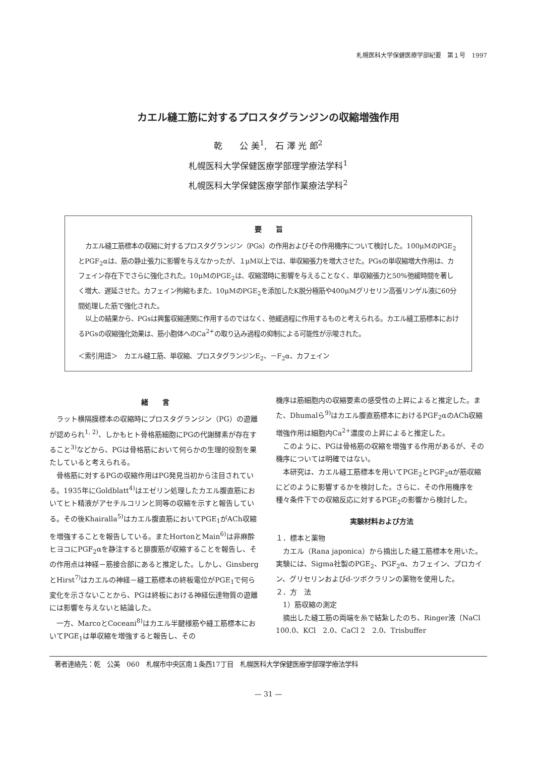札幌医科大学保健医療学部紀要　第１号　1997
カエル縫工筋に対するプロスタグランジンの収縮増強作用
乾　　公 美<sup>1</sup>,　石 澤 光 郎<sup>2</sup>
札幌医科大学保健医療学部理学療法学科<sup>1</sup>
札幌医科大学保健医療学部作業療法学科<sup>2</sup>
要　　旨
カエル縫工筋標本の収縮に対するプロスタグランジン（PGs）の作用およびその作用機序について検討した。100μMのPGE<sub>2</sub>とPGF<sub>2</sub>αは、筋の静止張力に影響を与えなかったが、１μM以上では、単収縮張力を増大させた。PGsの単収縮増大作用は、カフェイン存在下でさらに強化された。10μMのPGE<sub>2</sub>は、収縮潜時に影響を与えることなく、単収縮張力と50%弛緩時間を著しく増大、遅延させた。カフェイン拘縮もまた、10μMのPGE<sub>2</sub>を添加したK脱分極筋や400μMグリセリン高張リンゲル液に60分間処理した筋で強化された。
以上の結果から、PGsは興奮収縮連関に作用するのではなく、弛緩過程に作用するものと考えられる。カエル縫工筋標本におけるPGsの収縮強化効果は、筋小胞体へのCa<sup>2+</sup>の取り込み過程の抑制による可能性が示唆された。
＜索引用語＞　カエル縫工筋、単収縮、プロスタグランジンE<sub>2</sub>、－F<sub>2</sub>α、カフェイン
緒　　言
ラット横隔膜標本の収縮時にプロスタグランジン（PG）の遊離が認められ<sup>1, 2)</sup>、しかもヒト骨格筋細胞にPGの代謝酵素が存在すること<sup>3)</sup>などから、PGは骨格筋において何らかの生理的役割を果たしていると考えられる。
骨格筋に対するPGの収縮作用はPG発見当初から注目されている。1935年にGoldblatt<sup>4)</sup>はエゼリン処理したカエル腹直筋においてヒト精液がアセチルコリンと同等の収縮を示すと報告している。その後Khairalla<sup>5)</sup>はカエル腹直筋においてPGE<sub>1</sub>がACh収縮を増強することを報告している。またHortonとMain<sup>6)</sup>は非麻酔ヒヨコにPGF<sub>2</sub>αを静注すると腓腹筋が収縮することを報告し、その作用点は神経－筋接合部にあると推定した。しかし、GinsbergとHirst<sup>7)</sup>はカエルの神経－縫工筋標本の終板電位がPGE<sub>1</sub>で何ら変化を示さないことから、PGは終板における神経伝達物質の遊離には影響を与えないと結論した。
一方、MarcoとCoceani<sup>8)</sup>はカエル半腱様筋や縫工筋標本においてPGE<sub>1</sub>は単収縮を増強すると報告し、その
機序は筋細胞内の収縮要素の感受性の上昇によると推定した。また、Dhumalら<sup>9)</sup>はカエル腹直筋標本におけるPGF<sub>2</sub>αのACh収縮増強作用は細胞内Ca<sup>2+</sup>濃度の上昇によると推定した。
このように、PGは骨格筋の収縮を増強する作用があるが、その機序については明確ではない。
本研究は、カエル縫工筋標本を用いてPGE<sub>2</sub>とPGF<sub>2</sub>αが筋収縮にどのように影響するかを検討した。さらに、その作用機序を種々条件下での収縮反応に対するPGE<sub>2</sub>の影響から検討した。
実験材料および方法
１．標本と薬物
カエル（Rana japonica）から摘出した縫工筋標本を用いた。実験には、Sigma社製のPGE<sub>2</sub>、PGF<sub>2</sub>α、カフェイン、プロカイン、グリセリンおよびd-ツボクラリンの薬物を使用した。
２．方　法
1）筋収縮の測定
摘出した縫工筋の両端を糸で結紮したのち、Ringer液〔NaCl　100.0、KCl　2.0、CaCl 2　2.0、Trisbuffer
著者連絡先：乾　公美　060　札幌市中央区南１条西17丁目　札幌医科大学保健医療学部理学療法学科
— 31 —